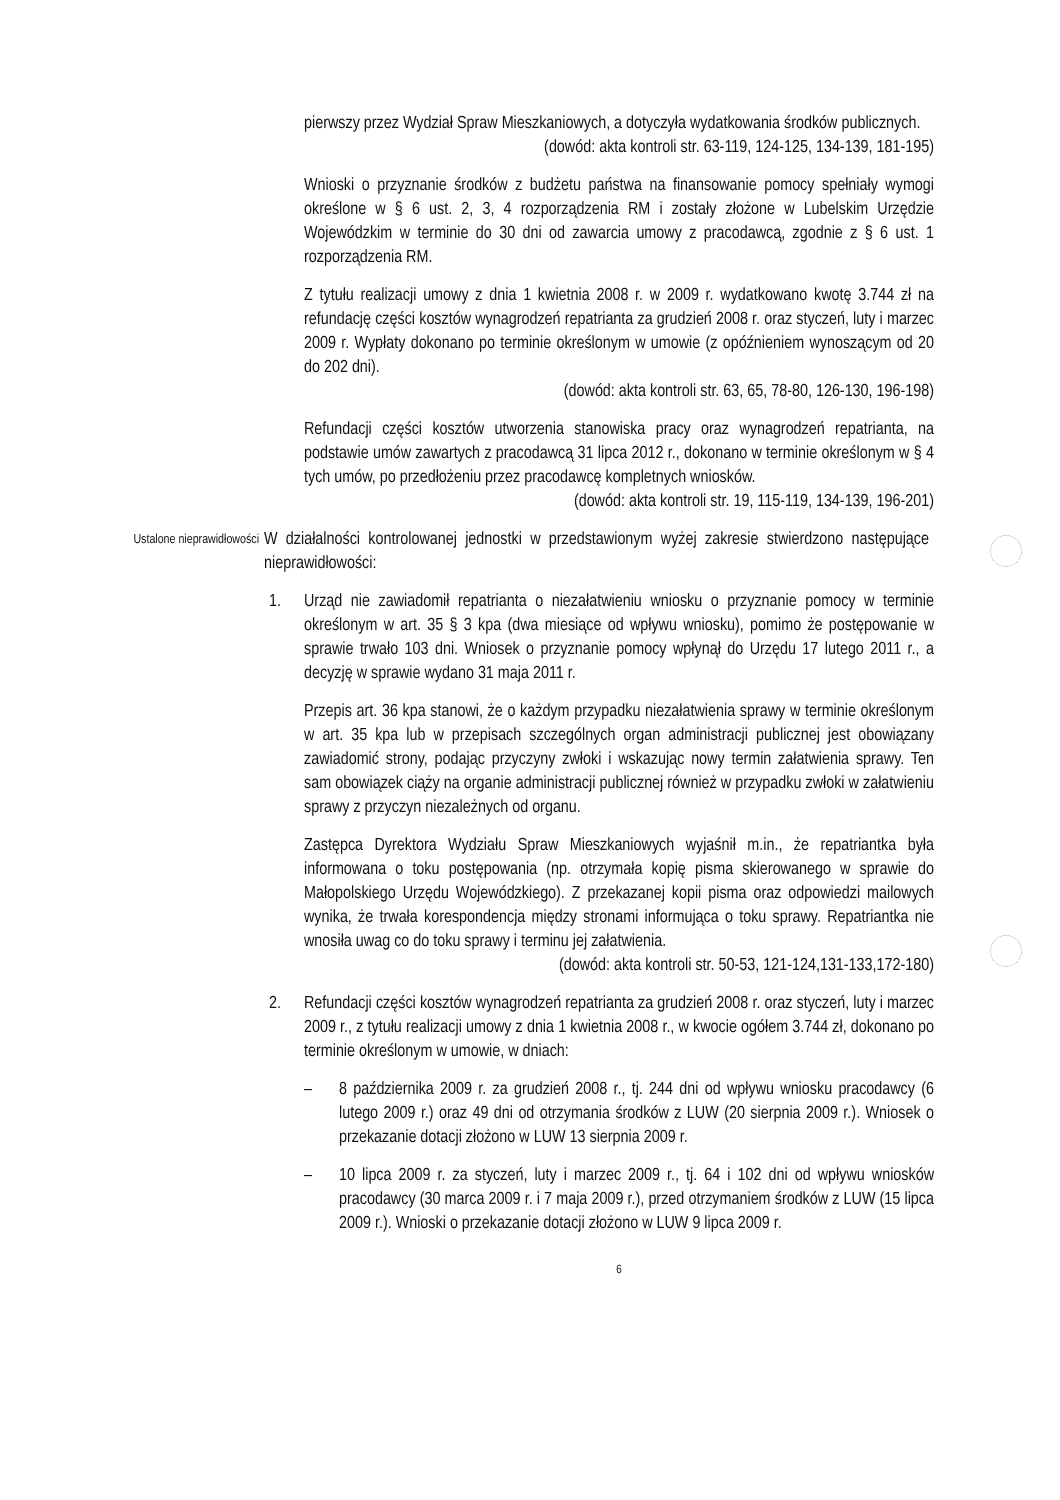pierwszy przez Wydział Spraw Mieszkaniowych, a dotyczyła wydatkowania środków publicznych.
(dowód: akta kontroli str. 63-119, 124-125, 134-139, 181-195)
Wnioski o przyznanie środków z budżetu państwa na finansowanie pomocy spełniały wymogi określone w § 6 ust. 2, 3, 4 rozporządzenia RM i zostały złożone w Lubelskim Urzędzie Wojewódzkim w terminie do 30 dni od zawarcia umowy z pracodawcą, zgodnie z § 6 ust. 1 rozporządzenia RM.
Z tytułu realizacji umowy z dnia 1 kwietnia 2008 r. w 2009 r. wydatkowano kwotę 3.744 zł na refundację części kosztów wynagrodzeń repatrianta za grudzień 2008 r. oraz styczeń, luty i marzec 2009 r. Wypłaty dokonano po terminie określonym w umowie (z opóźnieniem wynoszącym od 20 do 202 dni).
(dowód: akta kontroli str. 63, 65, 78-80, 126-130, 196-198)
Refundacji części kosztów utworzenia stanowiska pracy oraz wynagrodzeń repatrianta, na podstawie umów zawartych z pracodawcą 31 lipca 2012 r., dokonano w terminie określonym w § 4 tych umów, po przedłożeniu przez pracodawcę kompletnych wniosków.
(dowód: akta kontroli str. 19, 115-119, 134-139, 196-201)
Ustalone nieprawidłowości
W działalności kontrolowanej jednostki w przedstawionym wyżej zakresie stwierdzono następujące nieprawidłowości:
1. Urząd nie zawiadomił repatrianta o niezałatwieniu wniosku o przyznanie pomocy w terminie określonym w art. 35 § 3 kpa (dwa miesiące od wpływu wniosku), pomimo że postępowanie w sprawie trwało 103 dni. Wniosek o przyznanie pomocy wpłynął do Urzędu 17 lutego 2011 r., a decyzję w sprawie wydano 31 maja 2011 r.
Przepis art. 36 kpa stanowi, że o każdym przypadku niezałatwienia sprawy w terminie określonym w art. 35 kpa lub w przepisach szczególnych organ administracji publicznej jest obowiązany zawiadomić strony, podając przyczyny zwłoki i wskazując nowy termin załatwienia sprawy. Ten sam obowiązek ciąży na organie administracji publicznej również w przypadku zwłoki w załatwieniu sprawy z przyczyn niezależnych od organu.
Zastępca Dyrektora Wydziału Spraw Mieszkaniowych wyjaśnił m.in., że repatriantka była informowana o toku postępowania (np. otrzymała kopię pisma skierowanego w sprawie do Małopolskiego Urzędu Wojewódzkiego). Z przekazanej kopii pisma oraz odpowiedzi mailowych wynika, że trwała korespondencja między stronami informująca o toku sprawy. Repatriantka nie wnosiła uwag co do toku sprawy i terminu jej załatwienia.
(dowód: akta kontroli str. 50-53, 121-124,131-133,172-180)
2. Refundacji części kosztów wynagrodzeń repatrianta za grudzień 2008 r. oraz styczeń, luty i marzec 2009 r., z tytułu realizacji umowy z dnia 1 kwietnia 2008 r., w kwocie ogółem 3.744 zł, dokonano po terminie określonym w umowie, w dniach:
– 8 października 2009 r. za grudzień 2008 r., tj. 244 dni od wpływu wniosku pracodawcy (6 lutego 2009 r.) oraz 49 dni od otrzymania środków z LUW (20 sierpnia 2009 r.). Wniosek o przekazanie dotacji złożono w LUW 13 sierpnia 2009 r.
– 10 lipca 2009 r. za styczeń, luty i marzec 2009 r., tj. 64 i 102 dni od wpływu wniosków pracodawcy (30 marca 2009 r. i 7 maja 2009 r.), przed otrzymaniem środków z LUW (15 lipca 2009 r.). Wnioski o przekazanie dotacji złożono w LUW 9 lipca 2009 r.
6